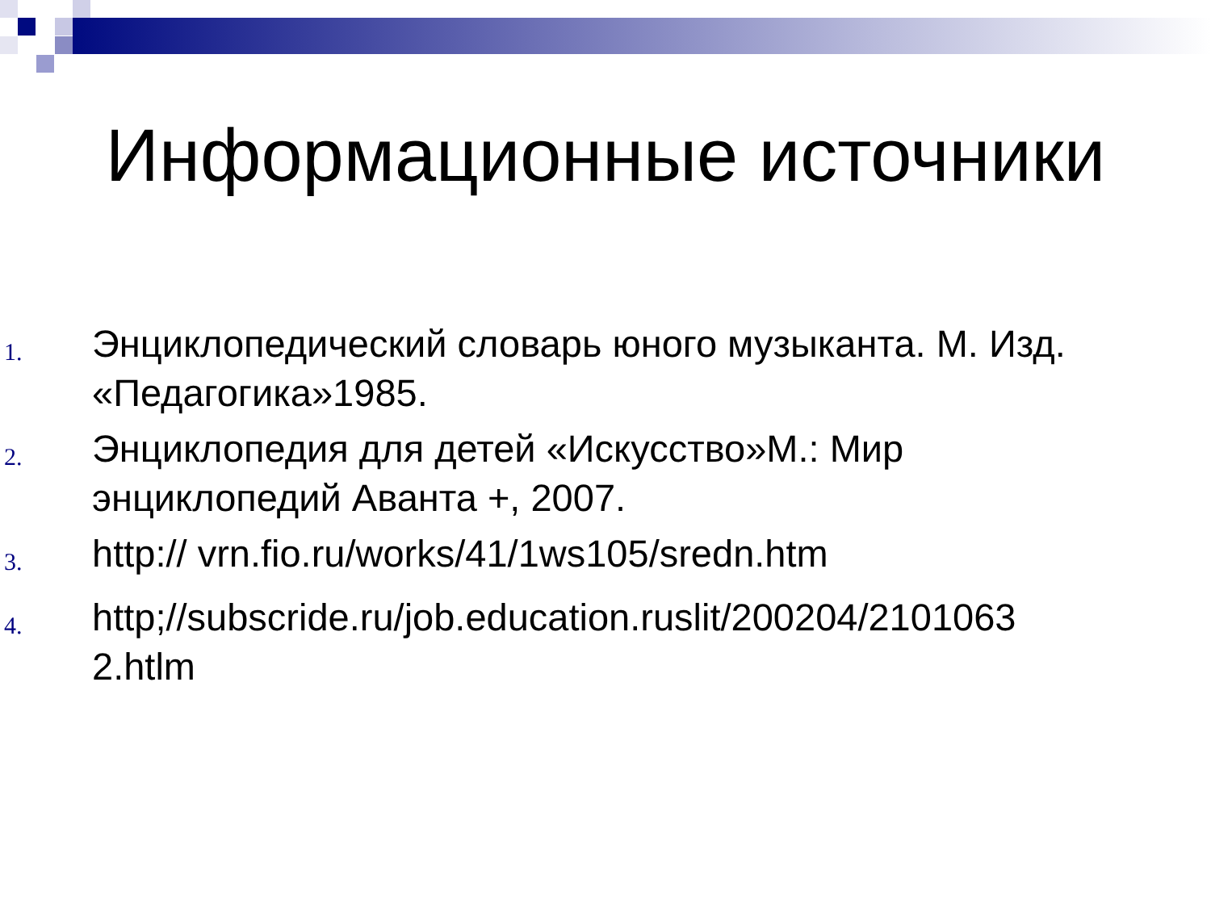Информационные источники
1. Энциклопедический словарь юного музыканта. М. Изд. «Педагогика»1985.
2. Энциклопедия для детей «Искусство»М.: Мир энциклопедий Аванта +, 2007.
3. http:// vrn.fio.ru/works/41/1ws105/sredn.htm
4. http;//subscride.ru/job.education.ruslit/200204/2101063
2.htlm